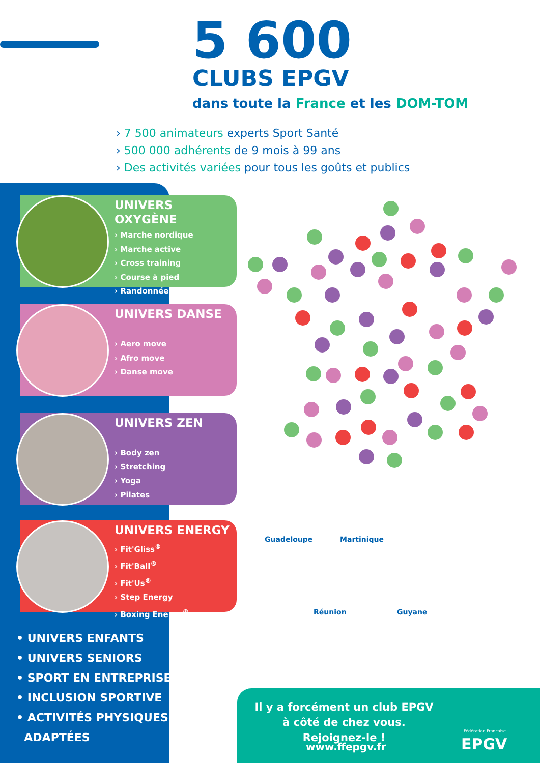5 600
CLUBS EPGV
dans toute la France et les DOM-TOM
› 7 500 animateurs experts Sport Santé
› 500 000 adhérents de 9 mois à 99 ans
› Des activités variées pour tous les goûts et publics
UNIVERS OXYGÈNE
› Marche nordique
› Marche active
› Cross training
› Course à pied
› Randonnée
UNIVERS DANSE
› Aero move
› Afro move
› Danse move
UNIVERS ZEN
› Body zen
› Stretching
› Yoga
› Pilates
UNIVERS ENERGY
› Fit'Gliss<sup>®</sup>
› Fit'Ball<sup>®</sup>
› Fit'Us<sup>®</sup>
› Step Energy
› Boxing Energy<sup>®</sup>
• UNIVERS ENFANTS
• UNIVERS SENIORS
• SPORT EN ENTREPRISE
• INCLUSION SPORTIVE
• ACTIVITÉS PHYSIQUES
ADAPTÉES
Guadeloupe Martinique
Réunion Guyane
Il y a forcément un club EPGV à côté de chez vous. Rejoignez-le !
www.ffepgv.fr
Fédération Française
EPGV